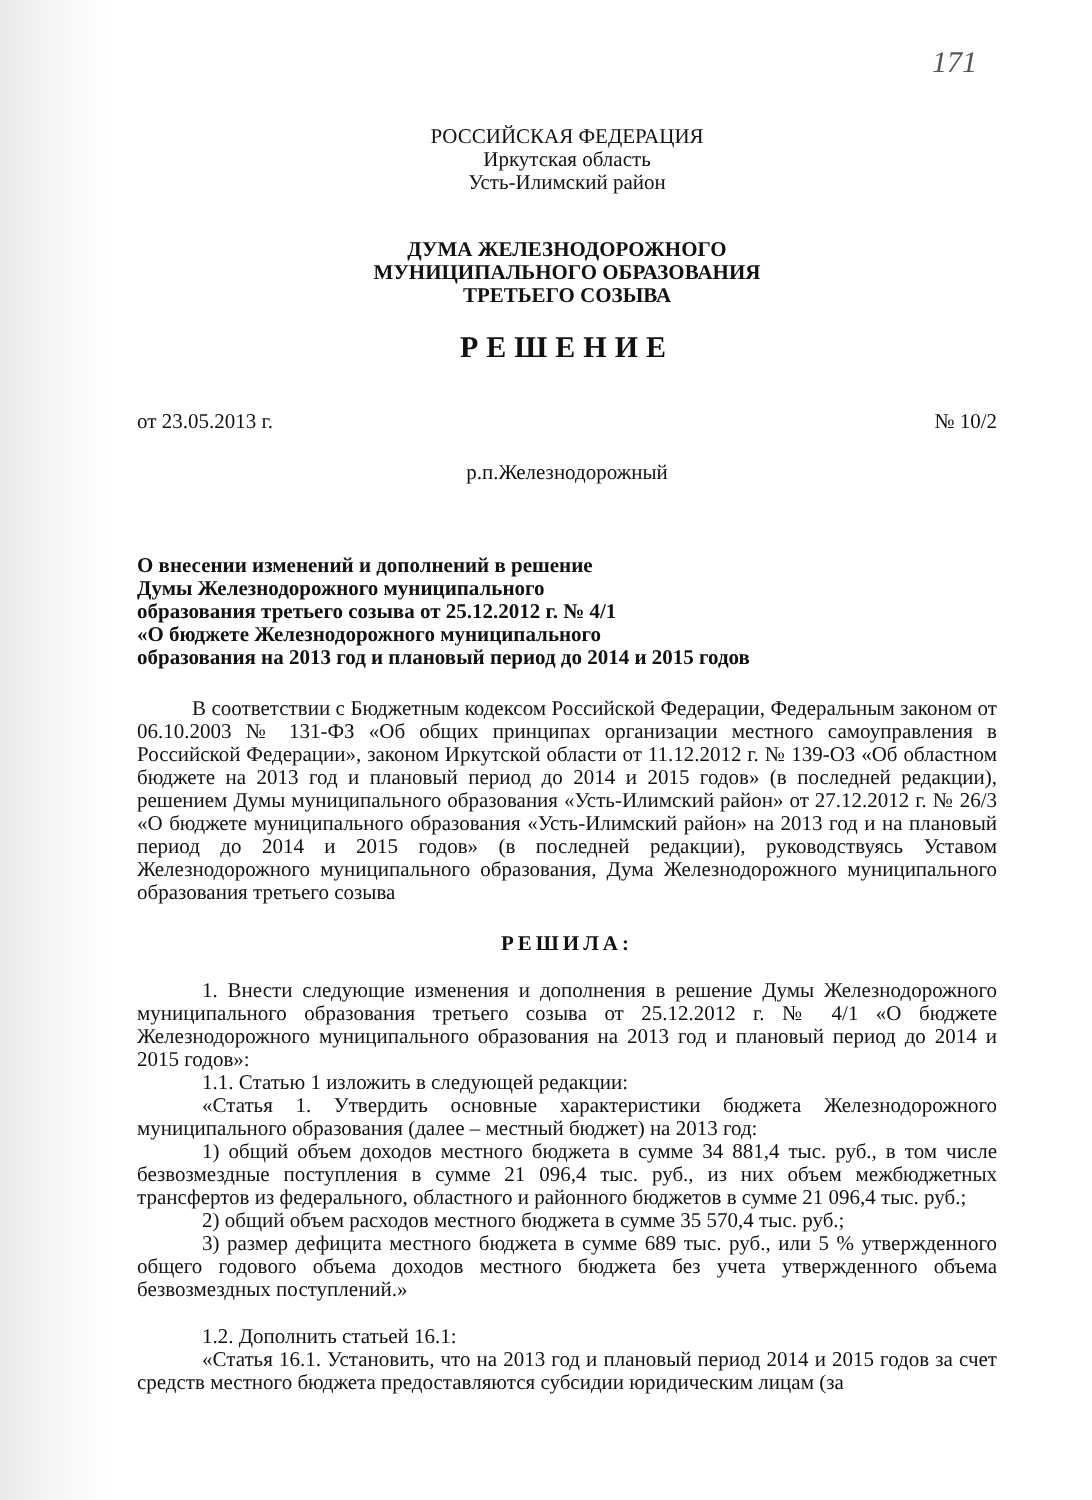171
РОССИЙСКАЯ ФЕДЕРАЦИЯ
Иркутская область
Усть-Илимский район
ДУМА ЖЕЛЕЗНОДОРОЖНОГО
МУНИЦИПАЛЬНОГО ОБРАЗОВАНИЯ
ТРЕТЬЕГО СОЗЫВА
РЕШЕНИЕ
от 23.05.2013 г. № 10/2
р.п.Железнодорожный
О внесении изменений и дополнений в решение
Думы Железнодорожного муниципального
образования третьего созыва от 25.12.2012 г. № 4/1
«О бюджете Железнодорожного муниципального
образования на 2013 год и плановый период до 2014 и 2015 годов
В соответствии с Бюджетным кодексом Российской Федерации, Федеральным законом от 06.10.2003 № 131-ФЗ «Об общих принципах организации местного самоуправления в Российской Федерации», законом Иркутской области от 11.12.2012 г. № 139-ОЗ «Об областном бюджете на 2013 год и плановый период до 2014 и 2015 годов» (в последней редакции), решением Думы муниципального образования «Усть-Илимский район» от 27.12.2012 г. № 26/3 «О бюджете муниципального образования «Усть-Илимский район» на 2013 год и на плановый период до 2014 и 2015 годов» (в последней редакции), руководствуясь Уставом Железнодорожного муниципального образования, Дума Железнодорожного муниципального образования третьего созыва
РЕШИЛА:
1. Внести следующие изменения и дополнения в решение Думы Железнодорожного муниципального образования третьего созыва от 25.12.2012 г. № 4/1 «О бюджете Железнодорожного муниципального образования на 2013 год и плановый период до 2014 и 2015 годов»:
1.1. Статью 1 изложить в следующей редакции:
«Статья 1. Утвердить основные характеристики бюджета Железнодорожного муниципального образования (далее – местный бюджет) на 2013 год:
1) общий объем доходов местного бюджета в сумме 34 881,4 тыс. руб., в том числе безвозмездные поступления в сумме 21 096,4 тыс. руб., из них объем межбюджетных трансфертов из федерального, областного и районного бюджетов в сумме 21 096,4 тыс. руб.;
2) общий объем расходов местного бюджета в сумме 35 570,4 тыс. руб.;
3) размер дефицита местного бюджета в сумме 689 тыс. руб., или 5 % утвержденного общего годового объема доходов местного бюджета без учета утвержденного объема безвозмездных поступлений.»
1.2. Дополнить статьей 16.1:
«Статья 16.1. Установить, что на 2013 год и плановый период 2014 и 2015 годов за счет средств местного бюджета предоставляются субсидии юридическим лицам (за